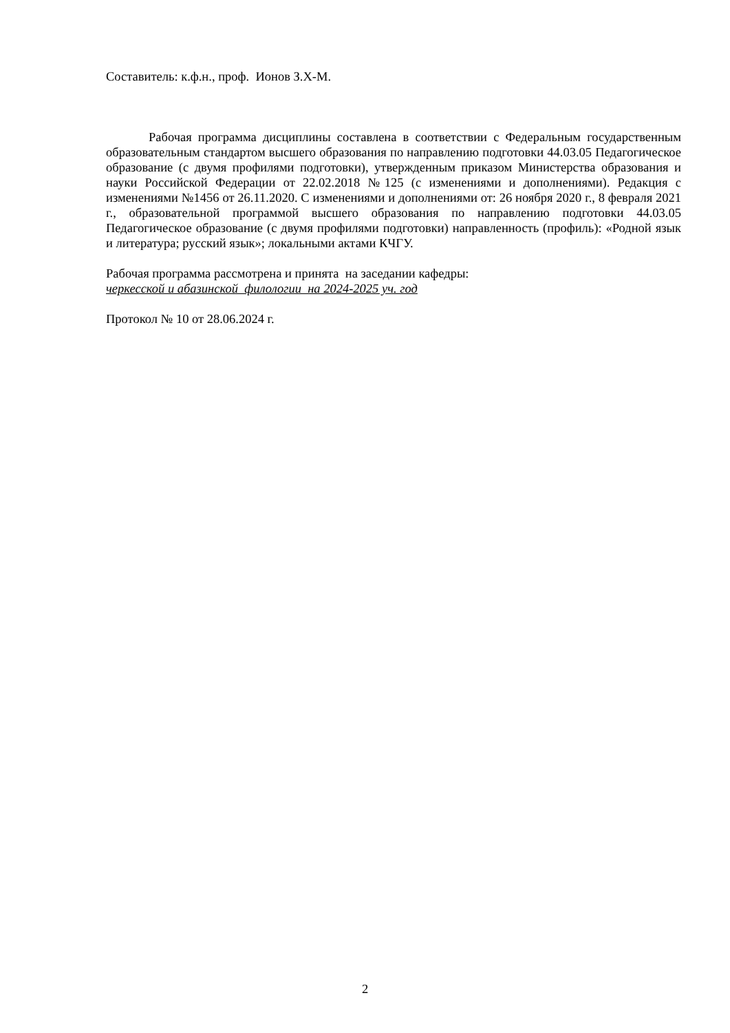Составитель: к.ф.н., проф. Ионов З.Х-М.
Рабочая программа дисциплины составлена в соответствии с Федеральным государственным образовательным стандартом высшего образования по направлению подготовки 44.03.05 Педагогическое образование (с двумя профилями подготовки), утвержденным приказом Министерства образования и науки Российской Федерации от 22.02.2018 №125 (с изменениями и дополнениями). Редакция с изменениями №1456 от 26.11.2020. С изменениями и дополнениями от: 26 ноября 2020 г., 8 февраля 2021 г., образовательной программой высшего образования по направлению подготовки 44.03.05 Педагогическое образование (с двумя профилями подготовки) направленность (профиль): «Родной язык и литература; русский язык»; локальными актами КЧГУ.
Рабочая программа рассмотрена и принята на заседании кафедры:
черкесской и абазинской филологии на 2024-2025 уч. год
Протокол № 10 от 28.06.2024 г.
2